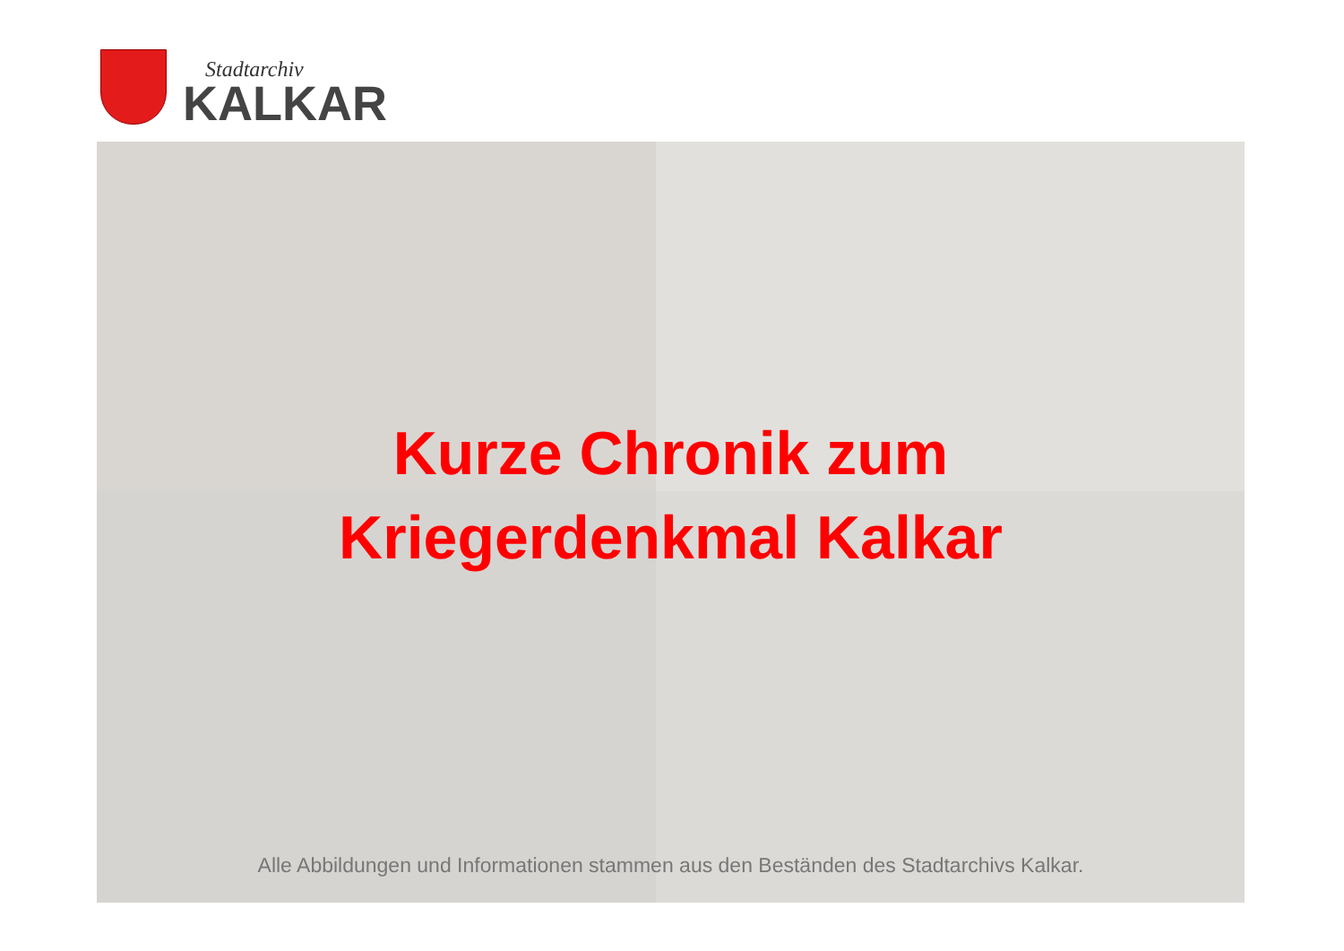Stadtarchiv
KALKAR
Kurze Chronik zum
Kriegerdenkmal Kalkar
Alle Abbildungen und Informationen stammen aus den Beständen des Stadtarchivs Kalkar.